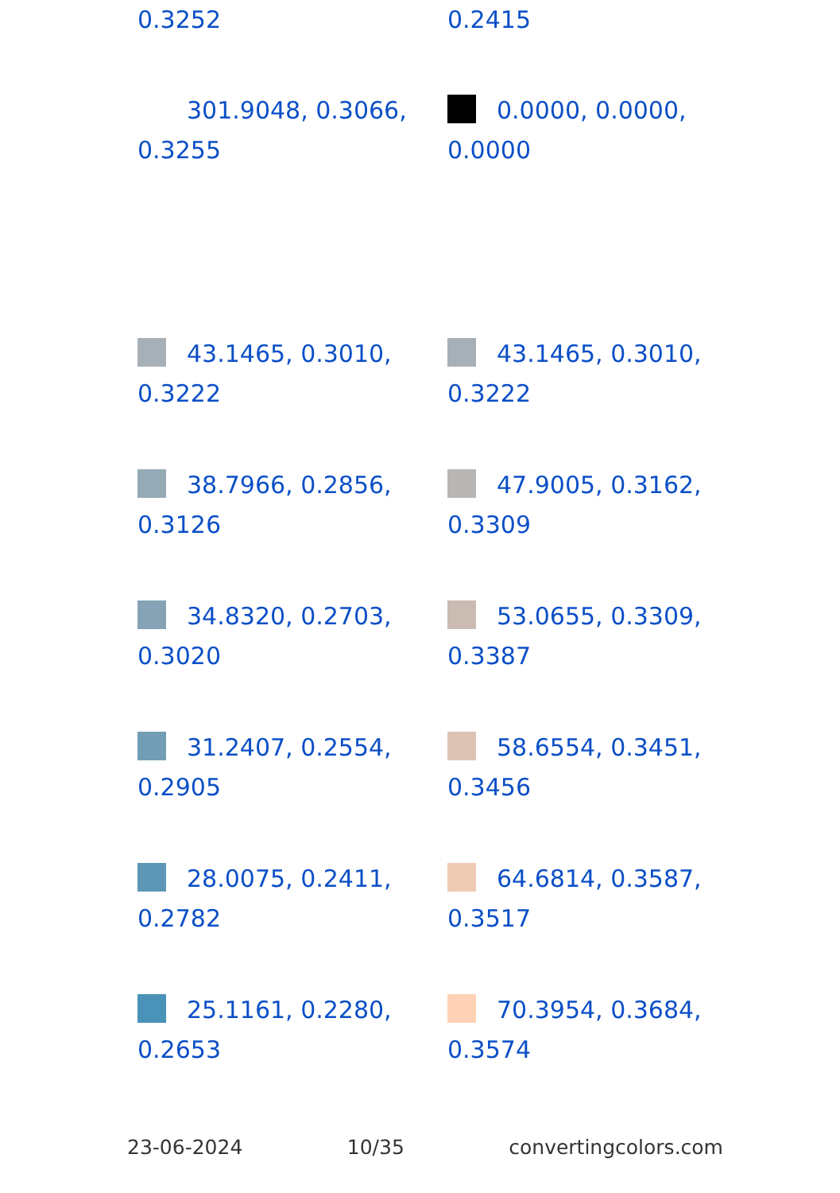0.3252 0.2415
301.9048, 0.3066, 0.3255
0.0000, 0.0000, 0.0000
43.1465, 0.3010, 0.3222
43.1465, 0.3010, 0.3222
38.7966, 0.2856, 0.3126
47.9005, 0.3162, 0.3309
34.8320, 0.2703, 0.3020
53.0655, 0.3309, 0.3387
31.2407, 0.2554, 0.2905
58.6554, 0.3451, 0.3456
28.0075, 0.2411, 0.2782
64.6814, 0.3587, 0.3517
25.1161, 0.2280, 0.2653
70.3954, 0.3684, 0.3574
23-06-2024 10/35 convertingcolors.com